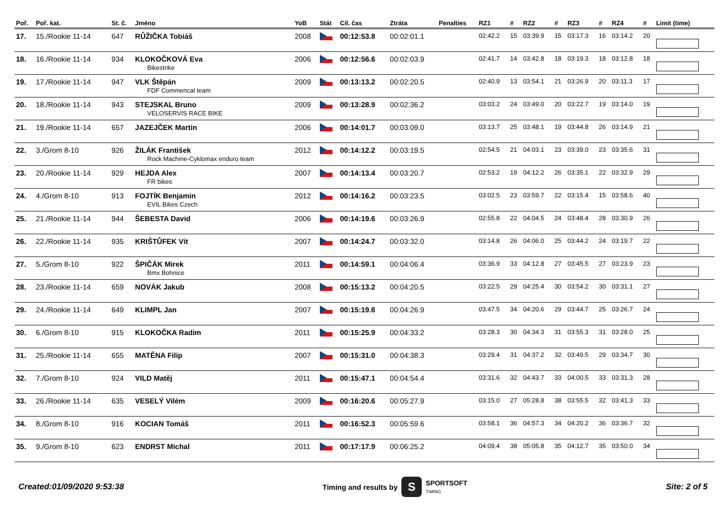| Poř. | Poř. kat. | St. č. | Jméno | YoB | Stát | Cíl. čas | Ztráta | Penalties | RZ1 | # | RZ2 | # | RZ3 | # | RZ4 | # | Limit (time) |
| --- | --- | --- | --- | --- | --- | --- | --- | --- | --- | --- | --- | --- | --- | --- | --- | --- | --- |
| 17. | 15./Rookie 11-14 | 647 | RŮŽIČKA Tobiáš | 2008 | | 00:12:53.8 | 00:02:01.1 | | 02:42.2 | 15 | 03:39.9 | 15 | 03:17.3 | 16 | 03:14.2 | 20 | |
| 18. | 16./Rookie 11-14 | 934 | KLOKOČKOVÁ Eva Bikestrike | 2006 | | 00:12:56.6 | 00:02:03.9 | | 02:41.7 | 14 | 03:42.8 | 18 | 03:19.3 | 18 | 03:12.8 | 18 | |
| 19. | 17./Rookie 11-14 | 947 | VLK Štěpán FDF Commencal team | 2009 | | 00:13:13.2 | 00:02:20.5 | | 02:40.9 | 13 | 03:54.1 | 21 | 03:26.9 | 20 | 03:11.3 | 17 | |
| 20. | 18./Rookie 11-14 | 943 | STEJSKAL Bruno VELOSERVIS RACE BIKE | 2009 | | 00:13:28.9 | 00:02:36.2 | | 03:03.2 | 24 | 03:49.0 | 20 | 03:22.7 | 19 | 03:14.0 | 19 | |
| 21. | 19./Rookie 11-14 | 657 | JAZEJČEK Martin | 2006 | | 00:14:01.7 | 00:03:09.0 | | 03:13.7 | 25 | 03:48.1 | 19 | 03:44.8 | 26 | 03:14.9 | 21 | |
| 22. | 3./Grom 8-10 | 926 | ŽILÁK František Rock Machine-Cyklomax enduro team | 2012 | | 00:14:12.2 | 00:03:19.5 | | 02:54.5 | 21 | 04:03.1 | 23 | 03:39.0 | 23 | 03:35.6 | 31 | |
| 23. | 20./Rookie 11-14 | 929 | HEJDA Alex FR bikes | 2007 | | 00:14:13.4 | 00:03:20.7 | | 02:53.2 | 19 | 04:12.2 | 26 | 03:35.1 | 22 | 03:32.9 | 29 | |
| 24. | 4./Grom 8-10 | 913 | FOJTÍK Benjamin EVIL Bikes Czech | 2012 | | 00:14:16.2 | 00:03:23.5 | | 03:02.5 | 23 | 03:59.7 | 22 | 03:15.4 | 15 | 03:58.6 | 40 | |
| 25. | 21./Rookie 11-14 | 944 | ŠEBESTA David | 2006 | | 00:14:19.6 | 00:03:26.9 | | 02:55.8 | 22 | 04:04.5 | 24 | 03:48.4 | 28 | 03:30.9 | 26 | |
| 26. | 22./Rookie 11-14 | 935 | KRIŠTŮFEK Vít | 2007 | | 00:14:24.7 | 00:03:32.0 | | 03:14.8 | 26 | 04:06.0 | 25 | 03:44.2 | 24 | 03:19.7 | 22 | |
| 27. | 5./Grom 8-10 | 922 | ŠPIČÁK Mirek Bmx Bohnice | 2011 | | 00:14:59.1 | 00:04:06.4 | | 03:36.9 | 33 | 04:12.8 | 27 | 03:45.5 | 27 | 03:23.9 | 23 | |
| 28. | 23./Rookie 11-14 | 659 | NOVÁK Jakub | 2008 | | 00:15:13.2 | 00:04:20.5 | | 03:22.5 | 29 | 04:25.4 | 30 | 03:54.2 | 30 | 03:31.1 | 27 | |
| 29. | 24./Rookie 11-14 | 649 | KLIMPL Jan | 2007 | | 00:15:19.6 | 00:04:26.9 | | 03:47.5 | 34 | 04:20.6 | 29 | 03:44.7 | 25 | 03:26.7 | 24 | |
| 30. | 6./Grom 8-10 | 915 | KLOKOČKA Radim | 2011 | | 00:15:25.9 | 00:04:33.2 | | 03:28.3 | 30 | 04:34.3 | 31 | 03:55.3 | 31 | 03:28.0 | 25 | |
| 31. | 25./Rookie 11-14 | 655 | MATĚNA Filip | 2007 | | 00:15:31.0 | 00:04:38.3 | | 03:29.4 | 31 | 04:37.2 | 32 | 03:49.5 | 29 | 03:34.7 | 30 | |
| 32. | 7./Grom 8-10 | 924 | VILD Matěj | 2011 | | 00:15:47.1 | 00:04:54.4 | | 03:31.6 | 32 | 04:43.7 | 33 | 04:00.5 | 33 | 03:31.3 | 28 | |
| 33. | 26./Rookie 11-14 | 635 | VESELÝ Vilém | 2009 | | 00:16:20.6 | 00:05:27.9 | | 03:15.0 | 27 | 05:28.8 | 38 | 03:55.5 | 32 | 03:41.3 | 33 | |
| 34. | 8./Grom 8-10 | 916 | KOCIAN Tomáš | 2011 | | 00:16:52.3 | 00:05:59.6 | | 03:58.1 | 36 | 04:57.3 | 34 | 04:20.2 | 36 | 03:36.7 | 32 | |
| 35. | 9./Grom 8-10 | 623 | ENDRST Michal | 2011 | | 00:17:17.9 | 00:06:25.2 | | 04:09.4 | 38 | 05:05.8 | 35 | 04:12.7 | 35 | 03:50.0 | 34 | |
Created:01/09/2020 9:53:38
Timing and results by S SPORTSOFT
TIMING
Site: 2 of 5